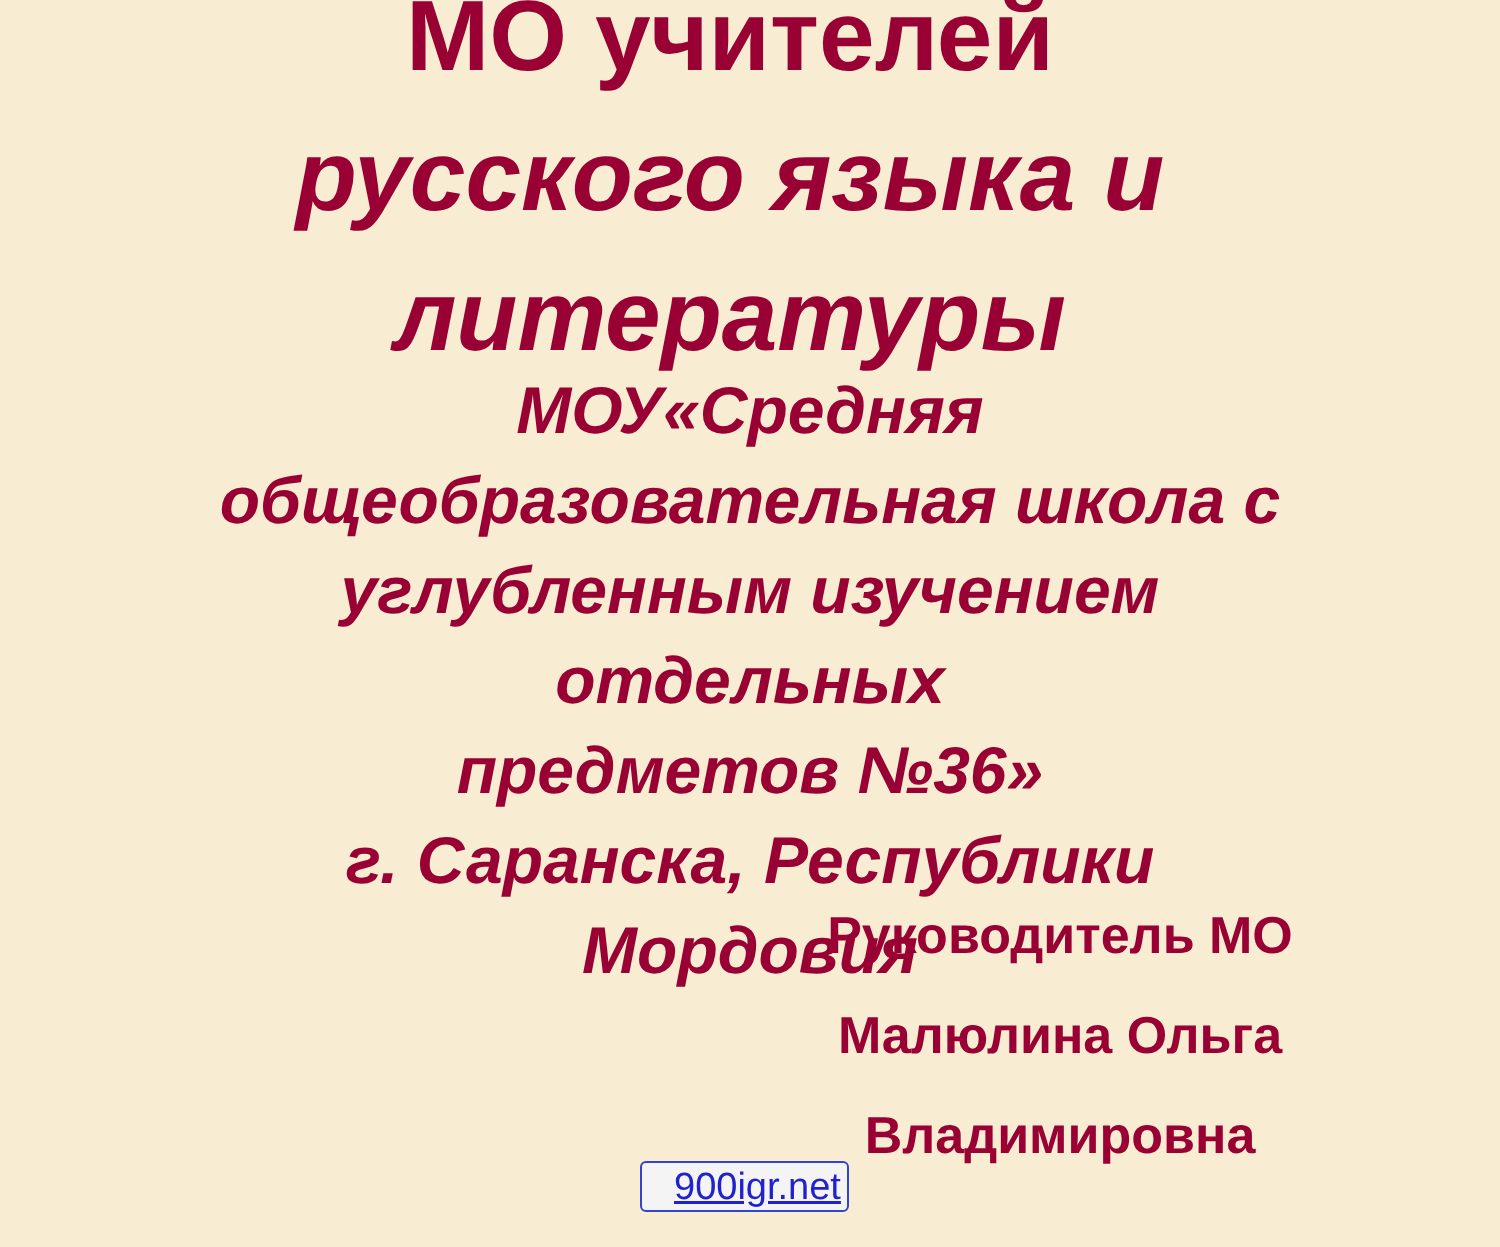МО учителей
русского языка и
литературы
МОУ«Средняя
общеобразовательная школа с
углубленным изучением
отдельных
предметов №36»
г. Саранска, Республики
Мордовия
Руководитель МО
Малюлина Ольга
Владимировна
900igr.net